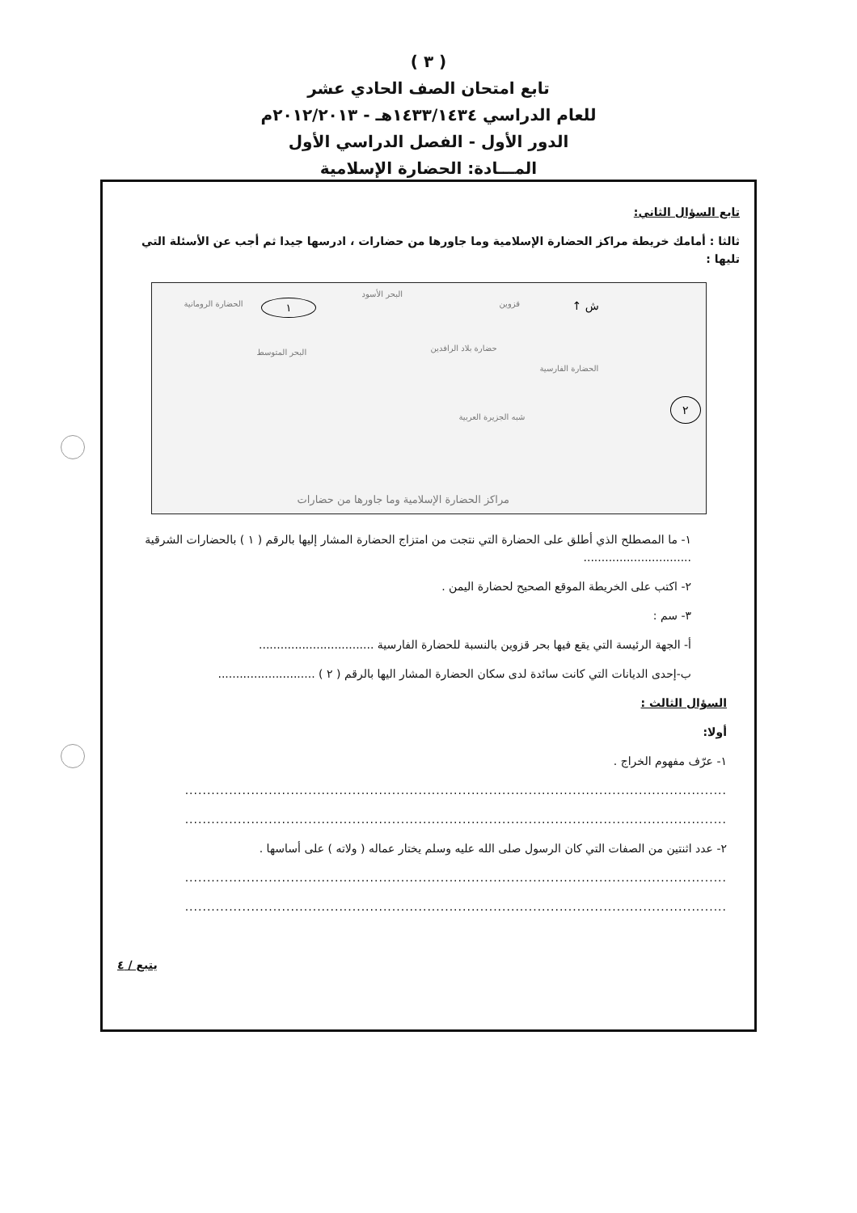( ٣ )
تابع امتحان الصف الحادي عشر
للعام الدراسي ١٤٣٣/١٤٣٤هـ - ٢٠١٢/٢٠١٣م
الدور الأول - الفصل الدراسي الأول
المـــادة: الحضارة الإسلامية
تابع السؤال الثاني:
ثالثا : أمامك خريطة مراكز الحضارة الإسلامية وما جاورها من حضارات ، ادرسها جيدا ثم أجب عن الأسئلة التي تليها :
الحضارة الرومانية ١
البحر الأسود
قزوين ش ↑
البحر المتوسط حضارة بلاد الرافدين
الحضارة الفارسية
شبه الجزيرة العربية
٢
مراكز الحضارة الإسلامية وما جاورها من حضارات
١- ما المصطلح الذي أطلق على الحضارة التي نتجت من امتزاج الحضارة المشار إليها بالرقم ( ١ ) بالحضارات الشرقية ..............................
٢- اكتب على الخريطة الموقع الصحيح لحضارة اليمن .
٣- سم :
أ- الجهة الرئيسة التي يقع فيها بحر قزوين بالنسبة للحضارة الفارسية ................................
ب-إحدى الديانات التي كانت سائدة لدى سكان الحضارة المشار اليها بالرقم ( ٢ ) ...........................
السؤال الثالث :
أولا:
١- عرّف مفهوم الخراج .
...........................................................................................................................
...........................................................................................................................
٢- عدد اثنتين من الصفات التي كان الرسول صلى الله عليه وسلم يختار عماله ( ولاته ) على أساسها .
...........................................................................................................................
...........................................................................................................................
يتبع / ٤